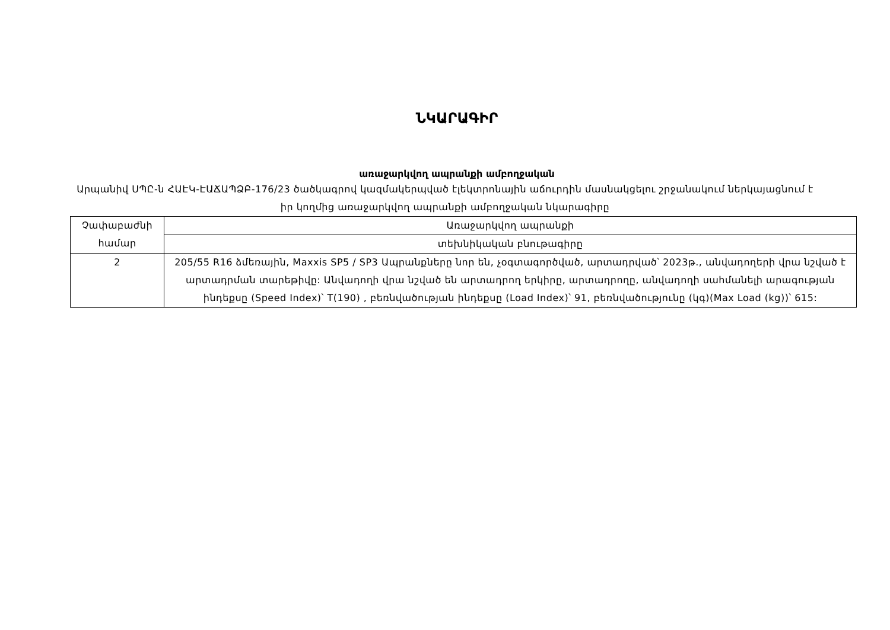ՆԿԱՐԱԳԻՐ
առաջարկվող ապրանքի ամբողջական
Արպանիվ ՍՊԸ-ն ՀԱԷԿ-ԷԱՃԱՊՁԲ-176/23 ծածկագրով կազմակերպված էլեկտրոնային աճուրդին մասնակցելու շրջանակում ներկայացնում է իր կողմից առաջարկվող ապրանքի ամբողջական նկարագիրը
| Չափաբաժնի համար | Առաջարկվող ապրանքի |
| | տեխնիկական բնութագիրը |
| 2 | 205/55 R16 ձմեռային, Maxxis SP5 / SP3 Ապրանքները նոր են, չօգտագործված, արտադրված՝ 2023թ., անվադողերի վրա նշված է արտադրման տարեթիվը: Անվադողի վրա նշված են արտադրող երկիրը, արտադրողը, անվադողի սահմանելի արագության ինդեքսը (Speed Index)՝ T(190) , բեռնվածության ինդեքսը (Load Index)՝ 91, բեռնվածությունը (կգ)(Max Load (kg))՝ 615: |